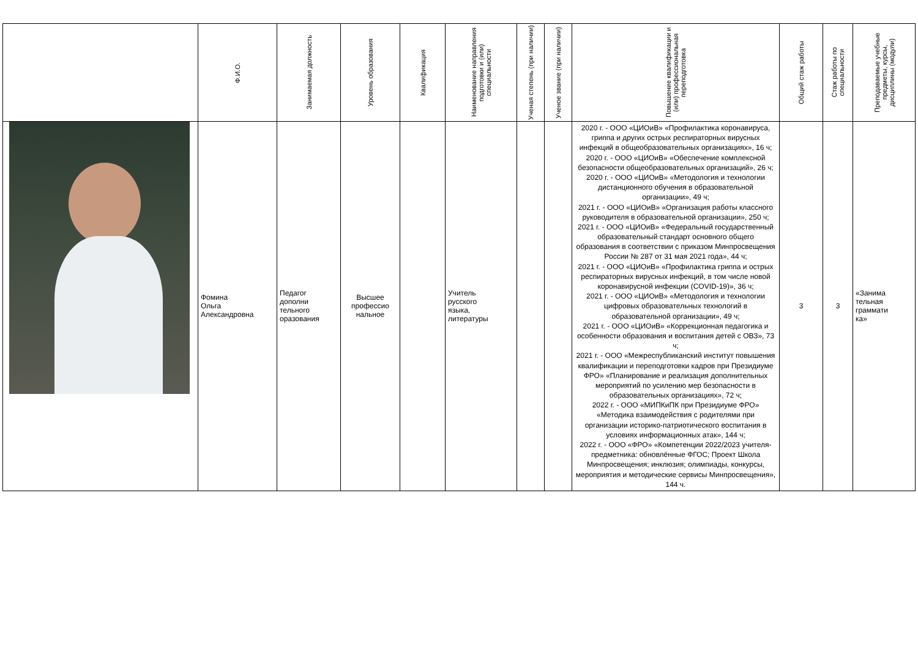| | Ф.И.О. | Занимаемая должность | Уровень образования | Квалификация | Наименование направления подготовки и (или) специальности | Ученая степень (при наличии) | Ученое звание (при наличии) | Повышение квалификации и (или) профессиональная переподготовка | Общий стаж работы | Стаж работы по специальности | Преподаваемые учебные предметы, курсы, дисциплины (модули) |
| --- | --- | --- | --- | --- | --- | --- | --- | --- | --- | --- | --- |
| | Фомина Ольга Александровна | Педагог дополни тельного оразования | Высшее профессио нальное | | Учитель русского языка, литературы | | | 2020 г. - ООО «ЦИОиВ» «Профилактика коронавируса, гриппа и других острых респираторных вирусных инфекций в общеобразовательных организациях», 16 ч; 2020 г. - ООО «ЦИОиВ» «Обеспечение комплексной безопасности общеобразовательных организаций», 26 ч; 2020 г. - ООО «ЦИОиВ» «Методология и технологии дистанционного обучения в образовательной организации», 49 ч; 2021 г. - ООО «ЦИОиВ» «Организация работы классного руководителя в образовательной организации», 250 ч; 2021 г. - ООО «ЦИОиВ» «Федеральный государственный образовательный стандарт основного общего образования в соответствии с приказом Минпросвещения России № 287 от 31 мая 2021 года», 44 ч; 2021 г. - ООО «ЦИОиВ» «Профилактика гриппа и острых респираторных вирусных инфекций, в том числе новой коронавирусной инфекции (COVID-19)», 36 ч; 2021 г. - ООО «ЦИОиВ» «Методология и технологии цифровых образовательных технологий в образовательной организации», 49 ч; 2021 г. - ООО «ЦИОиВ» «Коррекционная педагогика и особенности образования и воспитания детей с ОВЗ», 73 ч; 2021 г. - ООО «Межреспубликанский институт повышения квалификации и переподготовки кадров при Президиуме ФРО» «Планирование и реализация дополнительных мероприятий по усилению мер безопасности в образовательных организациях», 72 ч; 2022 г. - ООО «МИПКиПК при Президиуме ФРО» «Методика взаимодействия с родителями при организации историко-патриотического воспитания в условиях информационных атак», 144 ч; 2022 г. - ООО «ФРО» «Компетенции 2022/2023 учителя-предметника: обновлённые ФГОС; Проект Школа Минпросвещения; инклюзия; олимпиады, конкурсы, мероприятия и методические сервисы Минпросвещения», 144 ч. | 3 | 3 | «Занима тельная граммати ка» |